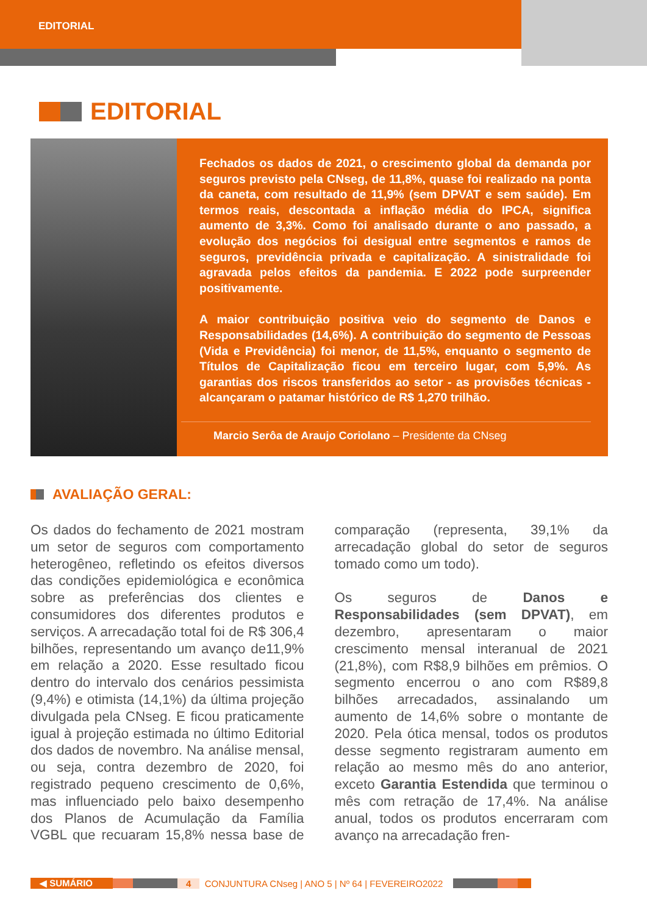EDITORIAL
EDITORIAL
Fechados os dados de 2021, o crescimento global da demanda por seguros previsto pela CNseg, de 11,8%, quase foi realizado na ponta da caneta, com resultado de 11,9% (sem DPVAT e sem saúde). Em termos reais, descontada a inflação média do IPCA, significa aumento de 3,3%. Como foi analisado durante o ano passado, a evolução dos negócios foi desigual entre segmentos e ramos de seguros, previdência privada e capitalização. A sinistralidade foi agravada pelos efeitos da pandemia. E 2022 pode surpreender positivamente.
A maior contribuição positiva veio do segmento de Danos e Responsabilidades (14,6%). A contribuição do segmento de Pessoas (Vida e Previdência) foi menor, de 11,5%, enquanto o segmento de Títulos de Capitalização ficou em terceiro lugar, com 5,9%. As garantias dos riscos transferidos ao setor - as provisões técnicas - alcançaram o patamar histórico de R$ 1,270 trilhão.
Marcio Serôa de Araujo Coriolano – Presidente da CNseg
AVALIAÇÃO GERAL:
Os dados do fechamento de 2021 mostram um setor de seguros com comportamento heterogêneo, refletindo os efeitos diversos das condições epidemiológica e econômica sobre as preferências dos clientes e consumidores dos diferentes produtos e serviços. A arrecadação total foi de R$ 306,4 bilhões, representando um avanço de11,9% em relação a 2020. Esse resultado ficou dentro do intervalo dos cenários pessimista (9,4%) e otimista (14,1%) da última projeção divulgada pela CNseg. E ficou praticamente igual à projeção estimada no último Editorial dos dados de novembro. Na análise mensal, ou seja, contra dezembro de 2020, foi registrado pequeno crescimento de 0,6%, mas influenciado pelo baixo desempenho dos Planos de Acumulação da Família VGBL que recuaram 15,8% nessa base de comparação (representa, 39,1% da arrecadação global do setor de seguros tomado como um todo).
Os seguros de Danos e Responsabilidades (sem DPVAT), em dezembro, apresentaram o maior crescimento mensal interanual de 2021 (21,8%), com R$8,9 bilhões em prêmios. O segmento encerrou o ano com R$89,8 bilhões arrecadados, assinalando um aumento de 14,6% sobre o montante de 2020. Pela ótica mensal, todos os produtos desse segmento registraram aumento em relação ao mesmo mês do ano anterior, exceto Garantia Estendida que terminou o mês com retração de 17,4%. Na análise anual, todos os produtos encerraram com avanço na arrecadação fren-
◀ SUMÁRIO 4 CONJUNTURA CNseg | ANO 5 | Nº 64 | FEVEREIRO2022